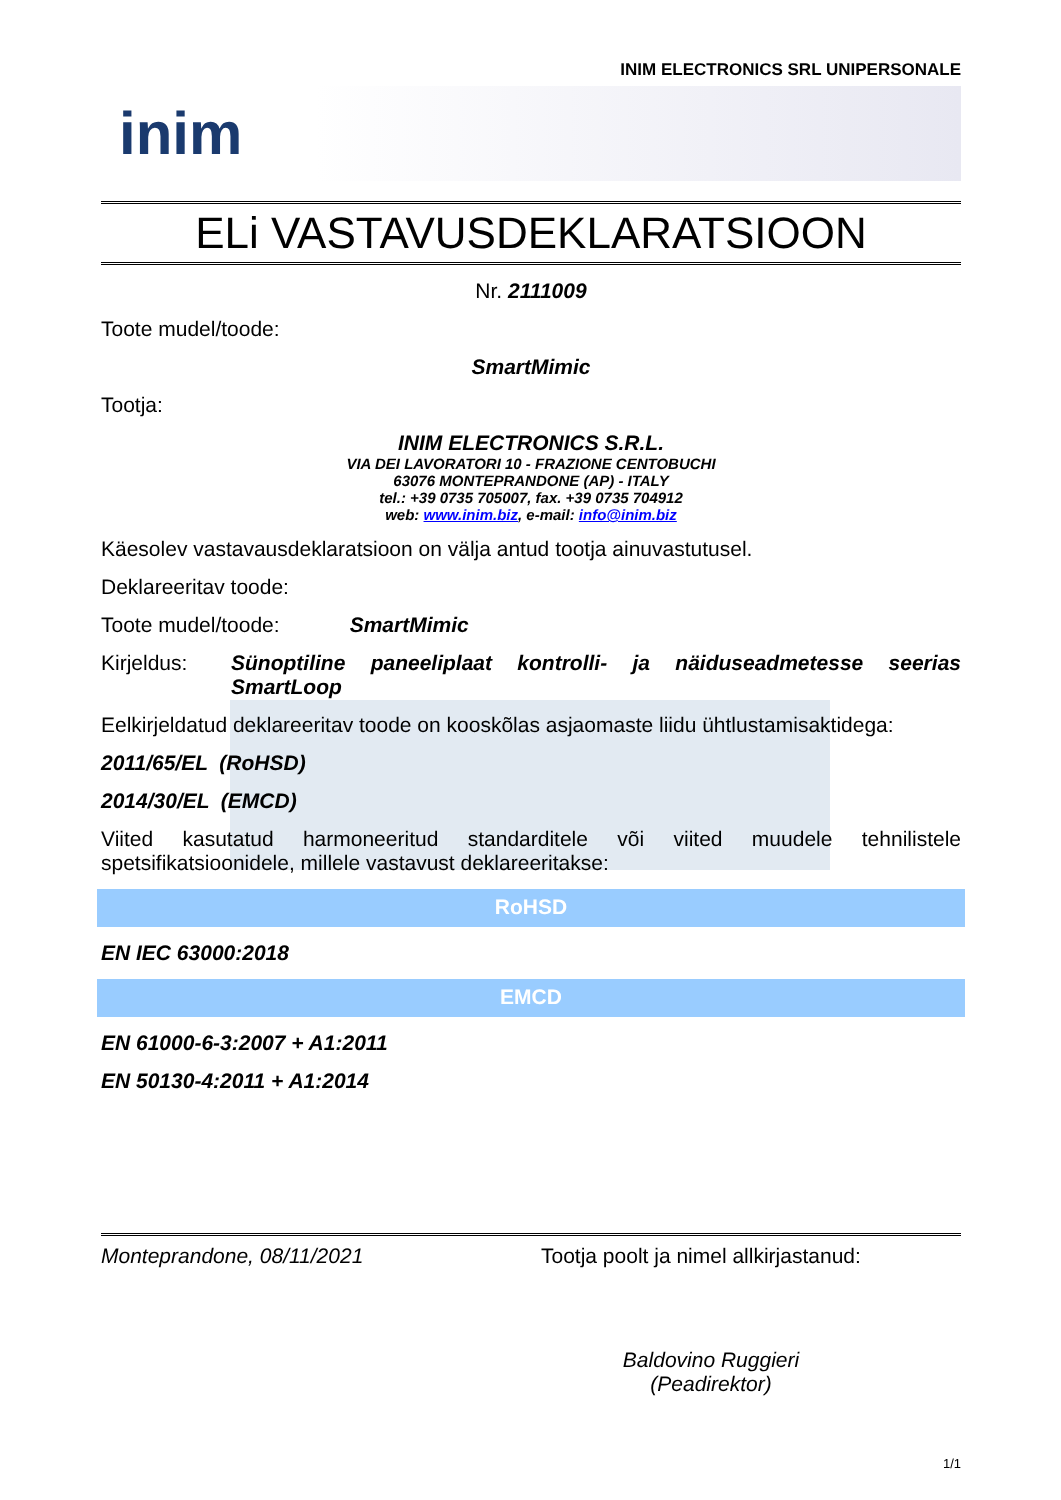INIM ELECTRONICS SRL UNIPERSONALE
inim
ELi VASTAVUSDEKLARATSIOON
Nr. 2111009
Toote mudel/toode:
SmartMimic
Tootja:
INIM ELECTRONICS S.R.L.
VIA DEI LAVORATORI 10 - FRAZIONE CENTOBUCHI
63076 MONTEPRANDONE (AP) - ITALY
tel.: +39 0735 705007, fax. +39 0735 704912
web: www.inim.biz, e-mail: info@inim.biz
Käesolev vastavausdeklaratsioon on välja antud tootja ainuvastutusel.
Deklareeritav toode:
Toote mudel/toode: SmartMimic
Kirjeldus: Sünoptiline paneeliplaat kontrolli- ja näiduseadmetesse seerias SmartLoop
Eelkirjeldatud deklareeritav toode on kooskõlas asjaomaste liidu ühtlustamisaktidega:
2011/65/EL (RoHSD)
2014/30/EL (EMCD)
Viited kasutatud harmoneeritud standarditele või viited muudele tehnilistele spetsifikatsioonidele, millele vastavust deklareeritakse:
RoHSD
EN IEC 63000:2018
EMCD
EN 61000-6-3:2007 + A1:2011
EN 50130-4:2011 + A1:2014
Monteprandone, 08/11/2021 Tootja poolt ja nimel allkirjastanud:
Baldovino Ruggieri
(Peadirektor)
1/1